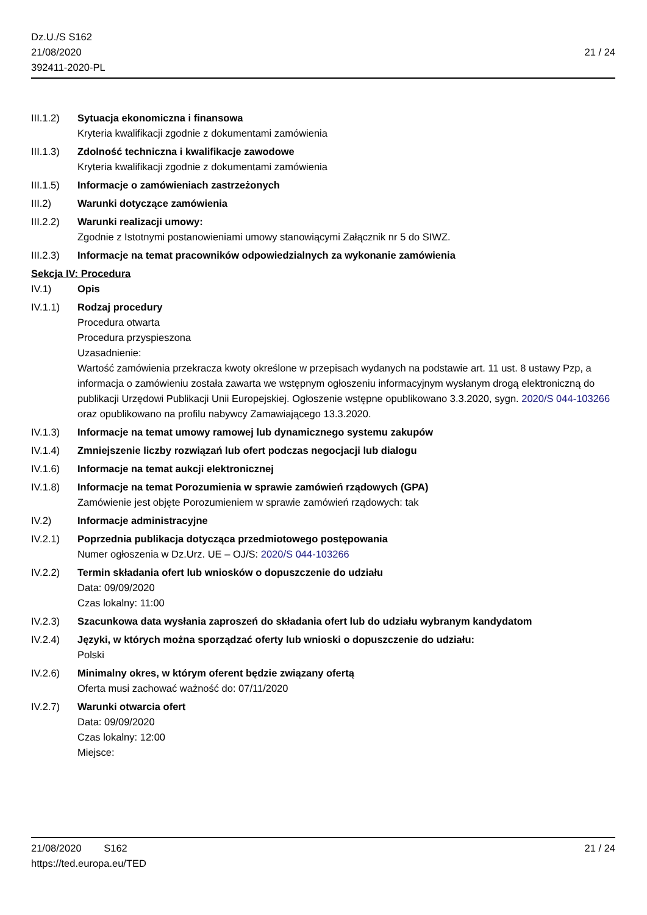Dz.U./S S162
21/08/2020
392411-2020-PL
21 / 24
III.1.2)
Sytuacja ekonomiczna i finansowa
Kryteria kwalifikacji zgodnie z dokumentami zamówienia
III.1.3)
Zdolność techniczna i kwalifikacje zawodowe
Kryteria kwalifikacji zgodnie z dokumentami zamówienia
III.1.5)
Informacje o zamówieniach zastrzeżonych
III.2) Warunki dotyczące zamówienia
III.2.2)
Warunki realizacji umowy:
Zgodnie z Istotnymi postanowieniami umowy stanowiącymi Załącznik nr 5 do SIWZ.
III.2.3)
Informacje na temat pracowników odpowiedzialnych za wykonanie zamówienia
Sekcja IV: Procedura
IV.1) Opis
IV.1.1) Rodzaj procedury
Procedura otwarta
Procedura przyspieszona
Uzasadnienie:
Wartość zamówienia przekracza kwoty określone w przepisach wydanych na podstawie art. 11 ust. 8 ustawy Pzp, a informacja o zamówieniu została zawarta we wstępnym ogłoszeniu informacyjnym wysłanym drogą elektroniczną do publikacji Urzędowi Publikacji Unii Europejskiej. Ogłoszenie wstępne opublikowano 3.3.2020, sygn. 2020/S 044-103266 oraz opublikowano na profilu nabywcy Zamawiającego 13.3.2020.
IV.1.3) Informacje na temat umowy ramowej lub dynamicznego systemu zakupów
IV.1.4) Zmniejszenie liczby rozwiązań lub ofert podczas negocjacji lub dialogu
IV.1.6) Informacje na temat aukcji elektronicznej
IV.1.8) Informacje na temat Porozumienia w sprawie zamówień rządowych (GPA)
Zamówienie jest objęte Porozumieniem w sprawie zamówień rządowych: tak
IV.2) Informacje administracyjne
IV.2.1) Poprzednia publikacja dotycząca przedmiotowego postępowania
Numer ogłoszenia w Dz.Urz. UE – OJ/S: 2020/S 044-103266
IV.2.2) Termin składania ofert lub wniosków o dopuszczenie do udziału
Data: 09/09/2020
Czas lokalny: 11:00
IV.2.3) Szacunkowa data wysłania zaproszeń do składania ofert lub do udziału wybranym kandydatom
IV.2.4) Języki, w których można sporządzać oferty lub wnioski o dopuszczenie do udziału:
Polski
IV.2.6) Minimalny okres, w którym oferent będzie związany ofertą
Oferta musi zachować ważność do: 07/11/2020
IV.2.7) Warunki otwarcia ofert
Data: 09/09/2020
Czas lokalny: 12:00
Miejsce:
21/08/2020 S162 21 / 24
https://ted.europa.eu/TED